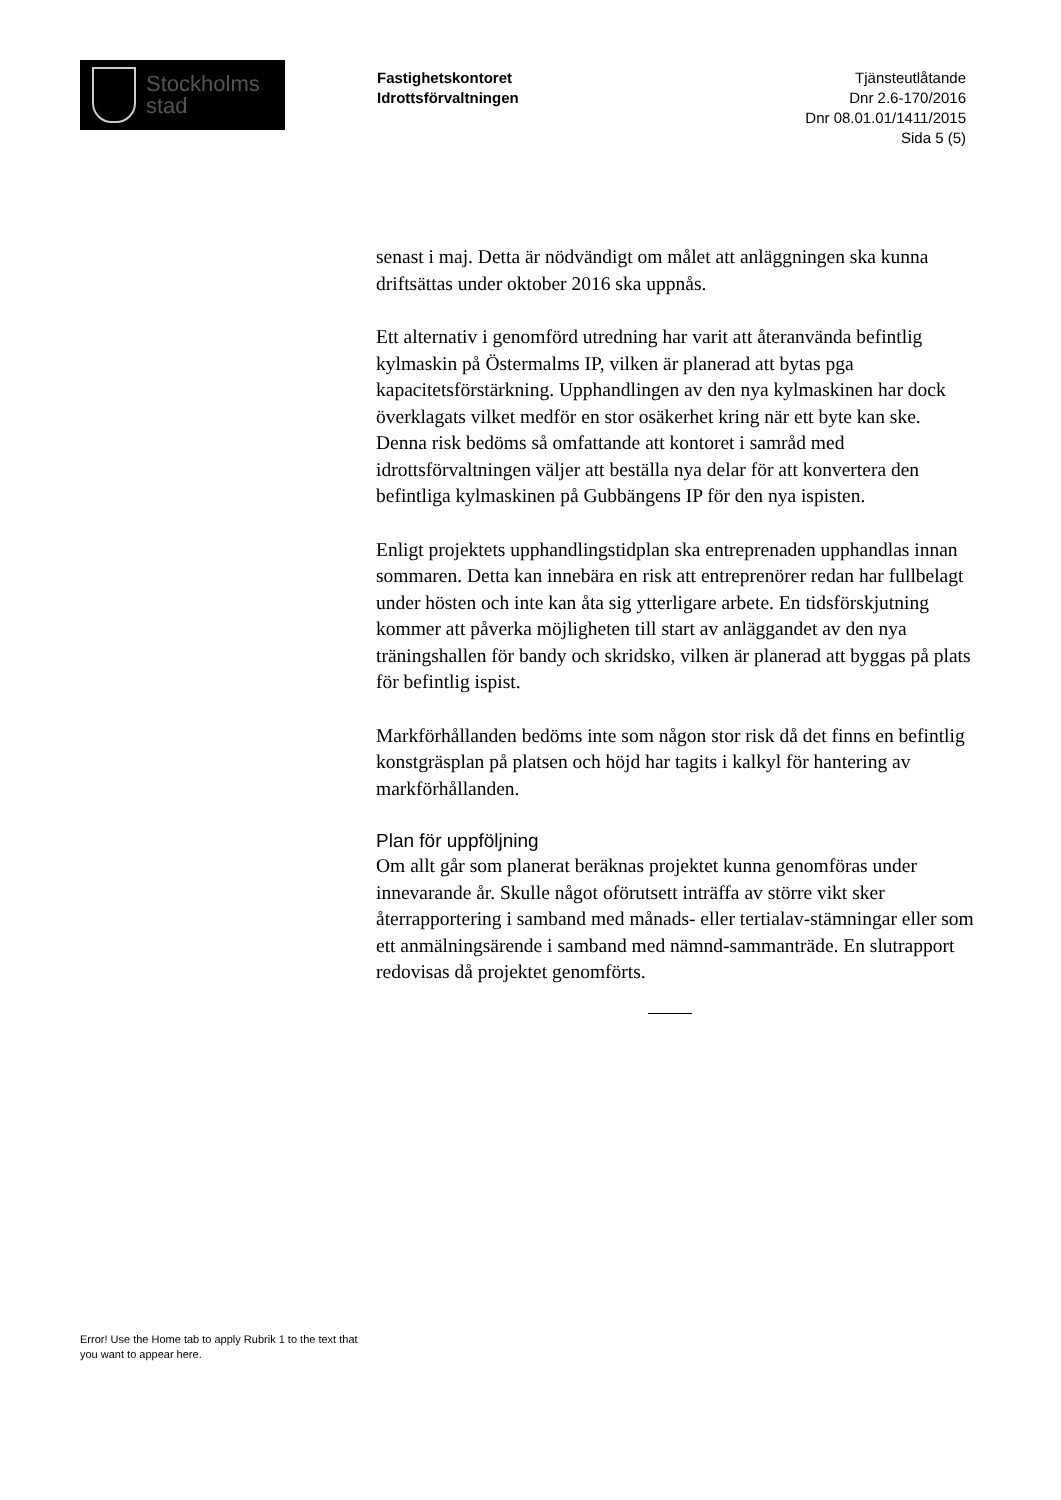Stockholms
stad
Fastighetskontoret
Idrottsförvaltningen
Tjänsteutlåtande
Dnr 2.6-170/2016
Dnr 08.01.01/1411/2015
Sida 5 (5)
senast i maj. Detta är nödvändigt om målet att anläggningen ska kunna driftsättas under oktober 2016 ska uppnås.
Ett alternativ i genomförd utredning har varit att återanvända befintlig kylmaskin på Östermalms IP, vilken är planerad att bytas pga kapacitetsförstärkning. Upphandlingen av den nya kylmaskinen har dock överklagats vilket medför en stor osäkerhet kring när ett byte kan ske. Denna risk bedöms så omfattande att kontoret i samråd med idrottsförvaltningen väljer att beställa nya delar för att konvertera den befintliga kylmaskinen på Gubbängens IP för den nya ispisten.
Enligt projektets upphandlingstidplan ska entreprenaden upphandlas innan sommaren. Detta kan innebära en risk att entreprenörer redan har fullbelagt under hösten och inte kan åta sig ytterligare arbete. En tidsförskjutning kommer att påverka möjligheten till start av anläggandet av den nya träningshallen för bandy och skridsko, vilken är planerad att byggas på plats för befintlig ispist.
Markförhållanden bedöms inte som någon stor risk då det finns en befintlig konstgräsplan på platsen och höjd har tagits i kalkyl för hantering av markförhållanden.
Plan för uppföljning
Om allt går som planerat beräknas projektet kunna genomföras under innevarande år. Skulle något oförutsett inträffa av större vikt sker återrapportering i samband med månads- eller tertialav-stämningar eller som ett anmälningsärende i samband med nämnd-sammanträde. En slutrapport redovisas då projektet genomförts.
Error! Use the Home tab to apply Rubrik 1 to the text that you want to appear here.